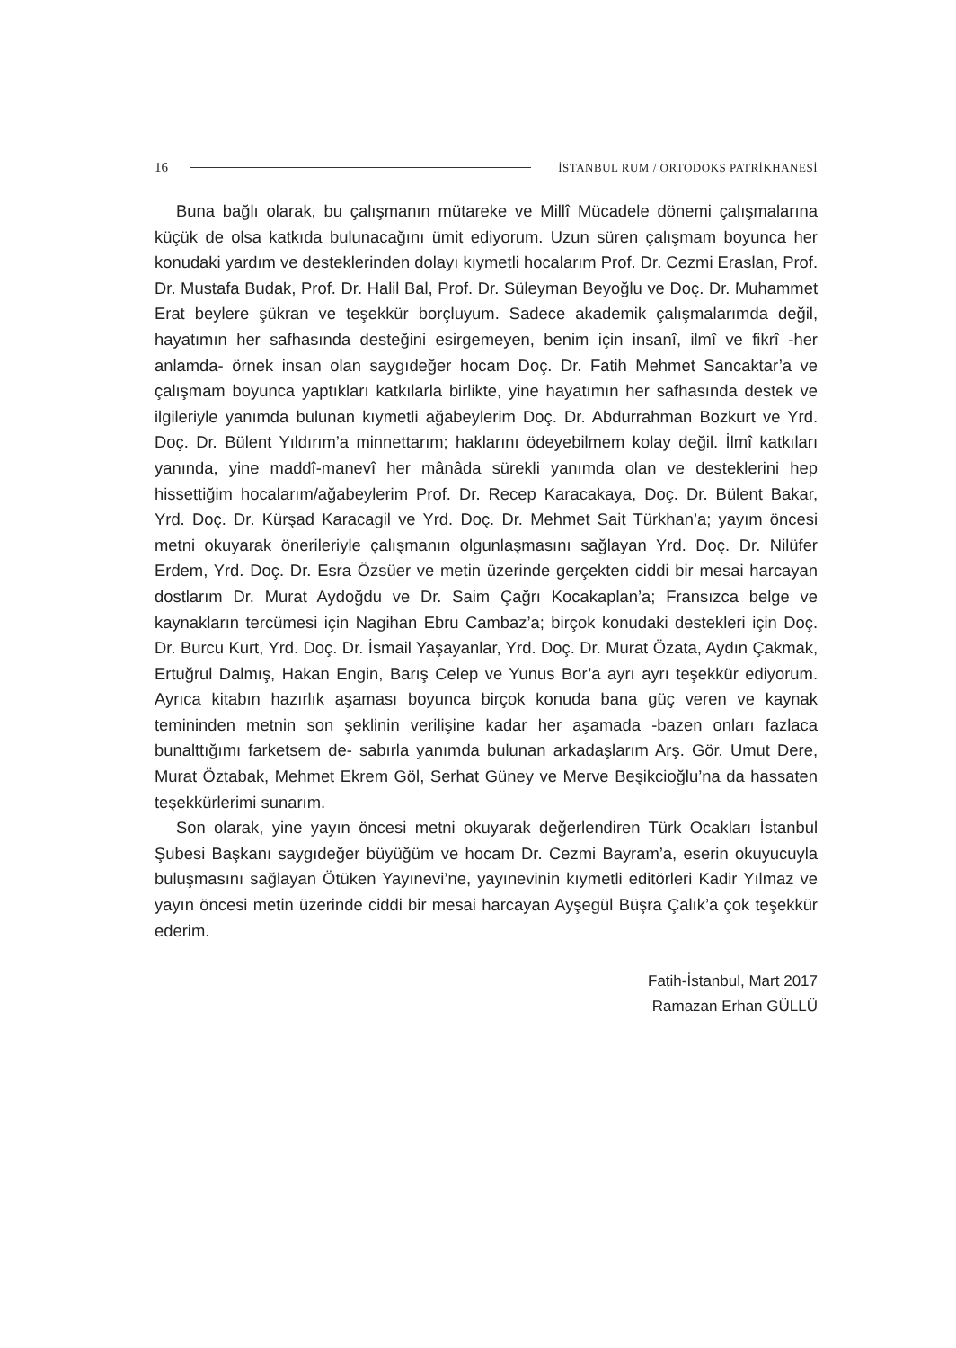16 İSTANBUL RUM / ORTODOKS PATRİKHANESİ
Buna bağlı olarak, bu çalışmanın mütareke ve Millî Mücadele dönemi çalışmalarına küçük de olsa katkıda bulunacağını ümit ediyorum. Uzun süren çalışmam boyunca her konudaki yardım ve desteklerinden dolayı kıymetli hocalarım Prof. Dr. Cezmi Eraslan, Prof. Dr. Mustafa Budak, Prof. Dr. Halil Bal, Prof. Dr. Süleyman Beyoğlu ve Doç. Dr. Muhammet Erat beylere şükran ve teşekkür borçluyum. Sadece akademik çalışmalarımda değil, hayatımın her safhasında desteğini esirgemeyen, benim için insanî, ilmî ve fikrî -her anlamda- örnek insan olan saygıdeğer hocam Doç. Dr. Fatih Mehmet Sancaktar’a ve çalışmam boyunca yaptıkları katkılarla birlikte, yine hayatımın her safhasında destek ve ilgileriyle yanımda bulunan kıymetli ağabeylerim Doç. Dr. Abdurrahman Bozkurt ve Yrd. Doç. Dr. Bülent Yıldırım’a minnettarım; haklarını ödeyebilmem kolay değil. İlmî katkıları yanında, yine maddî-manevî her mânâda sürekli yanımda olan ve desteklerini hep hissettiğim hocalarım/ağabeylerim Prof. Dr. Recep Karacakaya, Doç. Dr. Bülent Bakar, Yrd. Doç. Dr. Kürşad Karacagil ve Yrd. Doç. Dr. Mehmet Sait Türkhan’a; yayım öncesi metni okuyarak önerileriyle çalışmanın olgunlaşmasını sağlayan Yrd. Doç. Dr. Nilüfer Erdem, Yrd. Doç. Dr. Esra Özsüer ve metin üzerinde gerçekten ciddi bir mesai harcayan dostlarım Dr. Murat Aydoğdu ve Dr. Saim Çağrı Kocakaplan’a; Fransızca belge ve kaynakların tercümesi için Nagihan Ebru Cambaz’a; birçok konudaki destekleri için Doç. Dr. Burcu Kurt, Yrd. Doç. Dr. İsmail Yaşayanlar, Yrd. Doç. Dr. Murat Özata, Aydın Çakmak, Ertuğrul Dalmış, Hakan Engin, Barış Celep ve Yunus Bor’a ayrı ayrı teşekkür ediyorum. Ayrıca kitabın hazırlık aşaması boyunca birçok konuda bana güç veren ve kaynak temininden metnin son şeklinin verilişine kadar her aşamada -bazen onları fazlaca bunalttığımı farketsem de- sabırla yanımda bulunan arkadaşlarım Arş. Gör. Umut Dere, Murat Öztabak, Mehmet Ekrem Göl, Serhat Güney ve Merve Beşikcioğlu’na da hassaten teşekkürlerimi sunarım.
Son olarak, yine yayın öncesi metni okuyarak değerlendiren Türk Ocakları İstanbul Şubesi Başkanı saygıdeğer büyüğüm ve hocam Dr. Cezmi Bayram’a, eserin okuyucuyla buluşmasını sağlayan Ötüken Yayınevi’ne, yayınevinin kıymetli editörleri Kadir Yılmaz ve yayın öncesi metin üzerinde ciddi bir mesai harcayan Ayşegül Büşra Çalık’a çok teşekkür ederim.
Fatih-İstanbul, Mart 2017
Ramazan Erhan GÜLLÜ